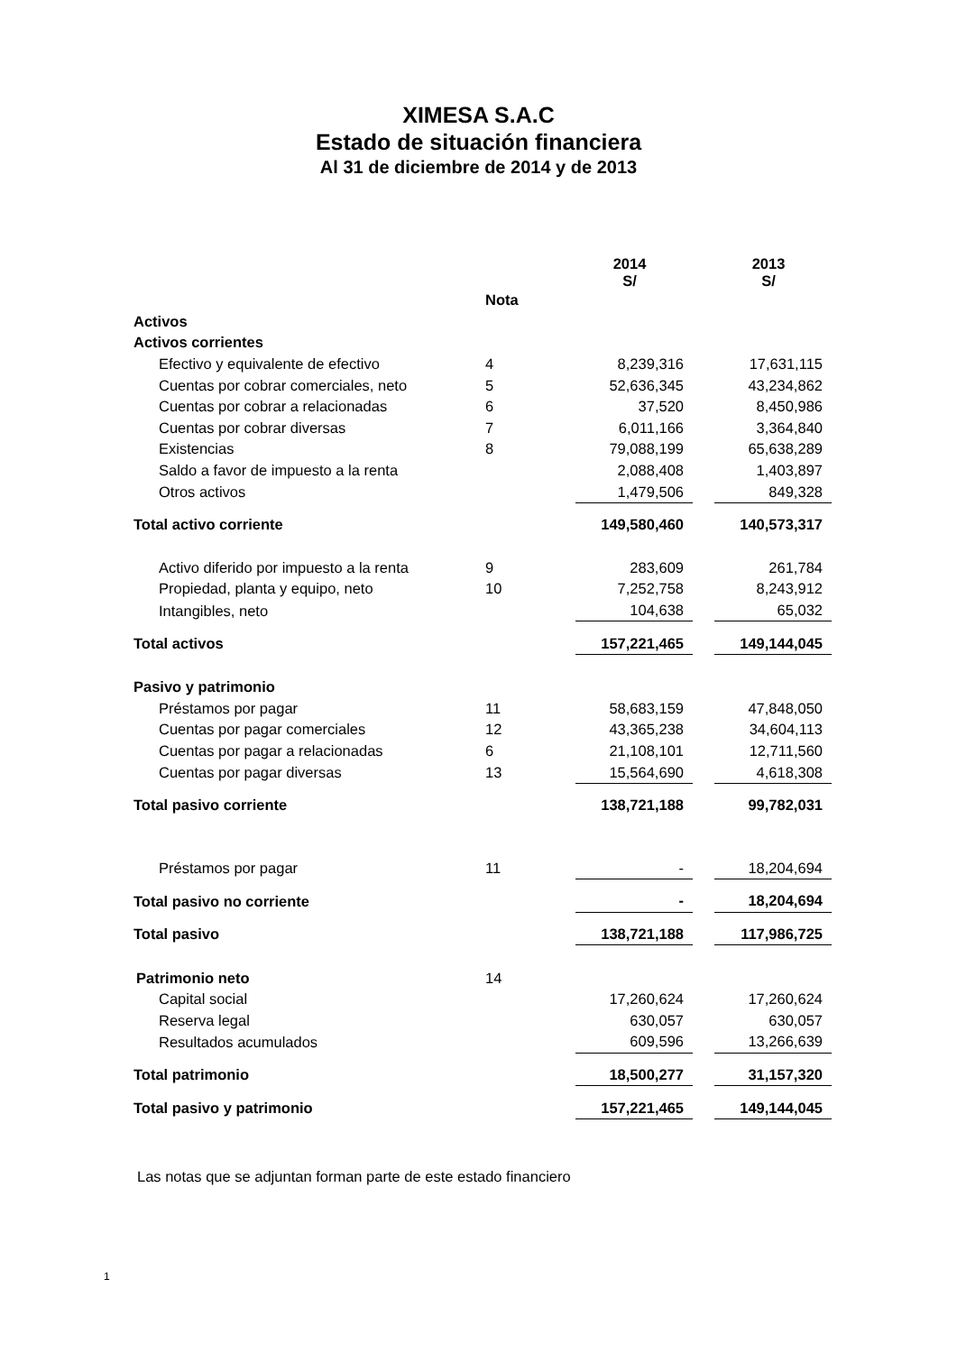XIMESA S.A.C
Estado de situación financiera
Al 31 de diciembre de 2014 y de 2013
| | | 2014 S/ | | 2013 S/ |
| --- | --- | --- | --- | --- |
| | Nota | | | |
| Activos | | | | |
| Activos corrientes | | | | |
| Efectivo y equivalente de efectivo | 4 | 8,239,316 | | 17,631,115 |
| Cuentas por cobrar comerciales, neto | 5 | 52,636,345 | | 43,234,862 |
| Cuentas por cobrar a relacionadas | 6 | 37,520 | | 8,450,986 |
| Cuentas por cobrar diversas | 7 | 6,011,166 | | 3,364,840 |
| Existencias | 8 | 79,088,199 | | 65,638,289 |
| Saldo a favor de impuesto a la renta | | 2,088,408 | | 1,403,897 |
| Otros activos | | 1,479,506 | | 849,328 |
| Total activo corriente | | 149,580,460 | | 140,573,317 |
| Activo diferido por impuesto a la renta | 9 | 283,609 | | 261,784 |
| Propiedad, planta y equipo, neto | 10 | 7,252,758 | | 8,243,912 |
| Intangibles, neto | | 104,638 | | 65,032 |
| Total activos | | 157,221,465 | | 149,144,045 |
| Pasivo y patrimonio | | | | |
| Préstamos por pagar | 11 | 58,683,159 | | 47,848,050 |
| Cuentas por pagar comerciales | 12 | 43,365,238 | | 34,604,113 |
| Cuentas por pagar a relacionadas | 6 | 21,108,101 | | 12,711,560 |
| Cuentas por pagar diversas | 13 | 15,564,690 | | 4,618,308 |
| Total pasivo corriente | | 138,721,188 | | 99,782,031 |
| Préstamos por pagar | 11 | - | | 18,204,694 |
| Total pasivo no corriente | | - | | 18,204,694 |
| Total pasivo | | 138,721,188 | | 117,986,725 |
| Patrimonio neto | 14 | | | |
| Capital social | | 17,260,624 | | 17,260,624 |
| Reserva legal | | 630,057 | | 630,057 |
| Resultados acumulados | | 609,596 | | 13,266,639 |
| Total patrimonio | | 18,500,277 | | 31,157,320 |
| Total pasivo y patrimonio | | 157,221,465 | | 149,144,045 |
Las notas que se adjuntan forman parte de este estado financiero
1